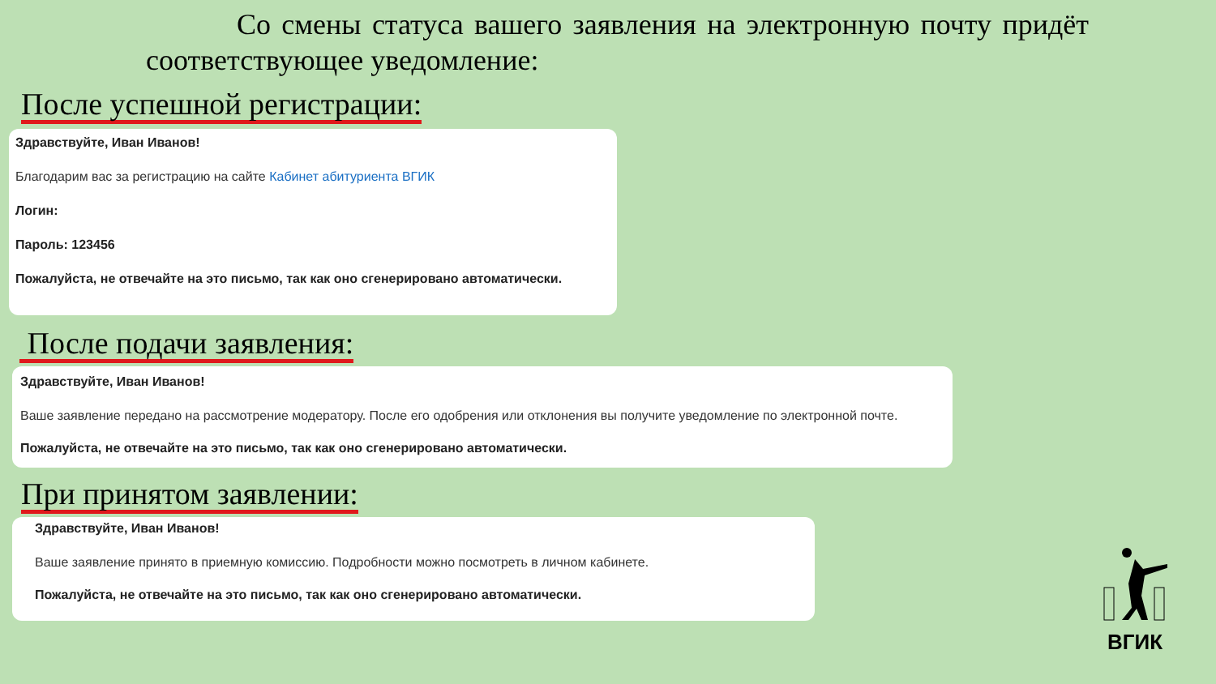Со смены статуса вашего заявления на электронную почту придёт соответствующее уведомление:
После успешной регистрации:
Здравствуйте, Иван Иванов!
Благодарим вас за регистрацию на сайте Кабинет абитуриента ВГИК
Логин:
Пароль: 123456
Пожалуйста, не отвечайте на это письмо, так как оно сгенерировано автоматически.
После подачи заявления:
Здравствуйте, Иван Иванов!
Ваше заявление передано на рассмотрение модератору. После его одобрения или отклонения вы получите уведомление по электронной почте.
Пожалуйста, не отвечайте на это письмо, так как оно сгенерировано автоматически.
При принятом заявлении:
Здравствуйте, Иван Иванов!
Ваше заявление принято в приемную комиссию. Подробности можно посмотреть в личном кабинете.
Пожалуйста, не отвечайте на это письмо, так как оно сгенерировано автоматически.
ВГИК